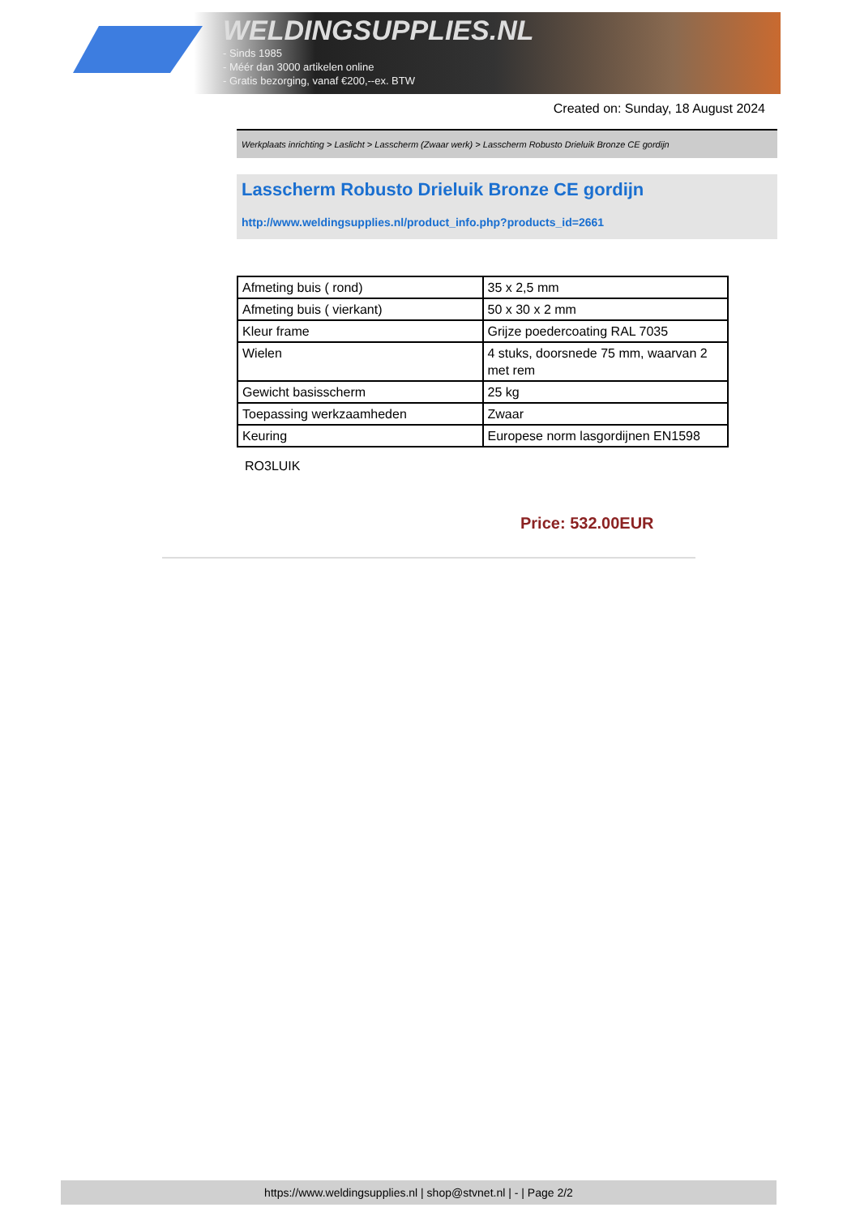WELDINGSUPPLIES.NL
- Sinds 1985
- Méér dan 3000 artikelen online
- Gratis bezorging, vanaf €200,--ex. BTW
Created on: Sunday, 18 August 2024
Werkplaats inrichting > Laslicht > Lasscherm (Zwaar werk) > Lasscherm Robusto Drieluik Bronze CE gordijn
Lasscherm Robusto Drieluik Bronze CE gordijn
http://www.weldingsupplies.nl/product_info.php?products_id=2661
| Afmeting buis ( rond) | 35 x 2,5 mm |
| Afmeting buis ( vierkant) | 50 x 30 x 2 mm |
| Kleur frame | Grijze poedercoating RAL 7035 |
| Wielen | 4 stuks, doorsnede 75 mm, waarvan 2 met rem |
| Gewicht basisscherm | 25 kg |
| Toepassing werkzaamheden | Zwaar |
| Keuring | Europese norm lasgordijnen EN1598 |
RO3LUIK
Price: 532.00EUR
https://www.weldingsupplies.nl | shop@stvnet.nl | - | Page 2/2